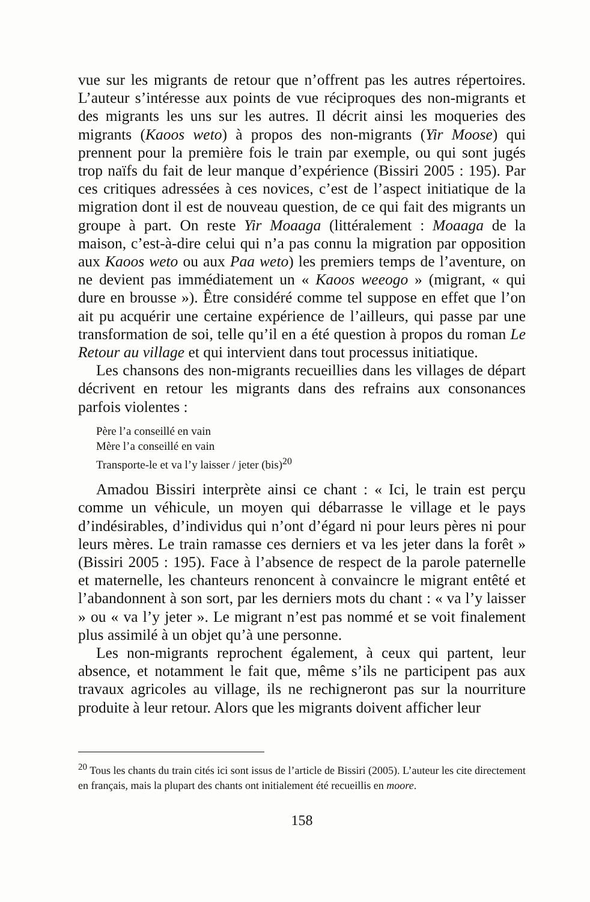vue sur les migrants de retour que n’offrent pas les autres répertoires. L’auteur s’intéresse aux points de vue réciproques des non-migrants et des migrants les uns sur les autres. Il décrit ainsi les moqueries des migrants (Kaoos weto) à propos des non-migrants (Yir Moose) qui prennent pour la première fois le train par exemple, ou qui sont jugés trop naïfs du fait de leur manque d’expérience (Bissiri 2005 : 195). Par ces critiques adressées à ces novices, c’est de l’aspect initiatique de la migration dont il est de nouveau question, de ce qui fait des migrants un groupe à part. On reste Yir Moaaga (littéralement : Moaaga de la maison, c’est-à-dire celui qui n’a pas connu la migration par opposition aux Kaoos weto ou aux Paa weto) les premiers temps de l’aventure, on ne devient pas immédiatement un « Kaoos weeogo » (migrant, « qui dure en brousse »). Être considéré comme tel suppose en effet que l’on ait pu acquérir une certaine expérience de l’ailleurs, qui passe par une transformation de soi, telle qu’il en a été question à propos du roman Le Retour au village et qui intervient dans tout processus initiatique.
Les chansons des non-migrants recueillies dans les villages de départ décrivent en retour les migrants dans des refrains aux consonances parfois violentes :
Père l’a conseillé en vain
Mère l’a conseillé en vain
Transporte-le et va l’y laisser / jeter (bis)<sup>20</sup>
Amadou Bissiri interprète ainsi ce chant : « Ici, le train est perçu comme un véhicule, un moyen qui débarrasse le village et le pays d’indésirables, d’individus qui n’ont d’égard ni pour leurs pères ni pour leurs mères. Le train ramasse ces derniers et va les jeter dans la forêt » (Bissiri 2005 : 195). Face à l’absence de respect de la parole paternelle et maternelle, les chanteurs renoncent à convaincre le migrant entêté et l’abandonnent à son sort, par les derniers mots du chant : « va l’y laisser » ou « va l’y jeter ». Le migrant n’est pas nommé et se voit finalement plus assimilé à un objet qu’à une personne.
Les non-migrants reprochent également, à ceux qui partent, leur absence, et notamment le fait que, même s’ils ne participent pas aux travaux agricoles au village, ils ne rechigneront pas sur la nourriture produite à leur retour. Alors que les migrants doivent afficher leur
<sup>20</sup> Tous les chants du train cités ici sont issus de l’article de Bissiri (2005). L’auteur les cite directement en français, mais la plupart des chants ont initialement été recueillis en moore.
158